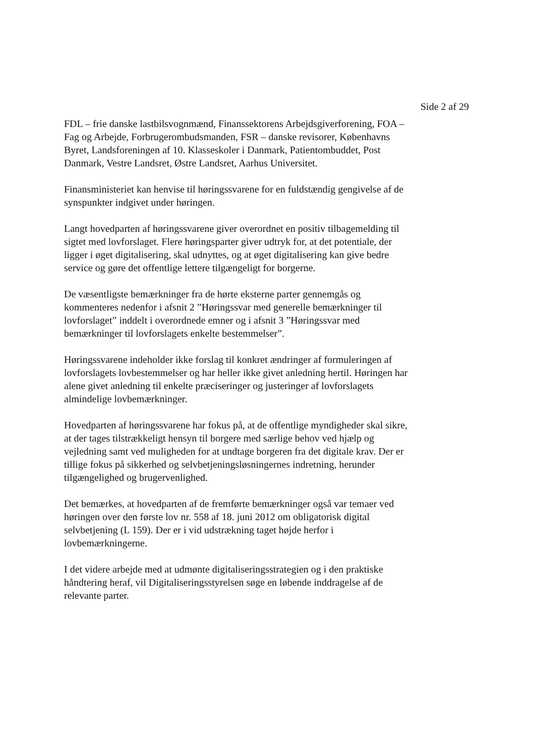Side 2 af 29
FDL – frie danske lastbilsvognmænd, Finanssektorens Arbejdsgiverforening, FOA – Fag og Arbejde, Forbrugerombudsmanden, FSR – danske revisorer, Københavns Byret, Landsforeningen af 10. Klasseskoler i Danmark, Patientombuddet, Post Danmark, Vestre Landsret, Østre Landsret, Aarhus Universitet.
Finansministeriet kan henvise til høringssvarene for en fuldstændig gengivelse af de synspunkter indgivet under høringen.
Langt hovedparten af høringssvarene giver overordnet en positiv tilbagemelding til sigtet med lovforslaget. Flere høringsparter giver udtryk for, at det potentiale, der ligger i øget digitalisering, skal udnyttes, og at øget digitalisering kan give bedre service og gøre det offentlige lettere tilgængeligt for borgerne.
De væsentligste bemærkninger fra de hørte eksterne parter gennemgås og kommenteres nedenfor i afsnit 2 ”Høringssvar med generelle bemærkninger til lovforslaget” inddelt i overordnede emner og i afsnit 3 ”Høringssvar med bemærkninger til lovforslagets enkelte bestemmelser”.
Høringssvarene indeholder ikke forslag til konkret ændringer af formuleringen af lovforslagets lovbestemmelser og har heller ikke givet anledning hertil. Høringen har alene givet anledning til enkelte præciseringer og justeringer af lovforslagets almindelige lovbemærkninger.
Hovedparten af høringssvarene har fokus på, at de offentlige myndigheder skal sikre, at der tages tilstrækkeligt hensyn til borgere med særlige behov ved hjælp og vejledning samt ved muligheden for at undtage borgeren fra det digitale krav. Der er tillige fokus på sikkerhed og selvbetjeningsløsningernes indretning, herunder tilgængelighed og brugervenlighed.
Det bemærkes, at hovedparten af de fremførte bemærkninger også var temaer ved høringen over den første lov nr. 558 af 18. juni 2012 om obligatorisk digital selvbetjening (L 159). Der er i vid udstrækning taget højde herfor i lovbemærkningerne.
I det videre arbejde med at udmønte digitaliseringsstrategien og i den praktiske håndtering heraf, vil Digitaliseringsstyrelsen søge en løbende inddragelse af de relevante parter.